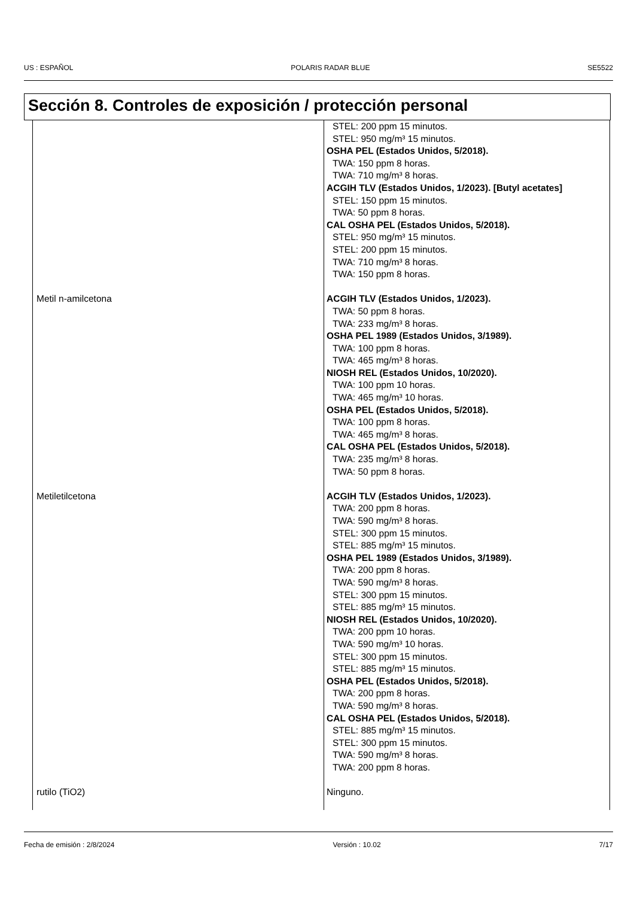US : ESPAÑOL POLARIS RADAR BLUE SE5522
Sección 8. Controles de exposición / protección personal
| | STEL: 200 ppm 15 minutos. STEL: 950 mg/m³ 15 minutos. OSHA PEL (Estados Unidos, 5/2018). TWA: 150 ppm 8 horas. TWA: 710 mg/m³ 8 horas. ACGIH TLV (Estados Unidos, 1/2023). [Butyl acetates] STEL: 150 ppm 15 minutos. TWA: 50 ppm 8 horas. CAL OSHA PEL (Estados Unidos, 5/2018). STEL: 950 mg/m³ 15 minutos. STEL: 200 ppm 15 minutos. TWA: 710 mg/m³ 8 horas. TWA: 150 ppm 8 horas. |
| Metil n-amilcetona | ACGIH TLV (Estados Unidos, 1/2023). TWA: 50 ppm 8 horas. TWA: 233 mg/m³ 8 horas. OSHA PEL 1989 (Estados Unidos, 3/1989). TWA: 100 ppm 8 horas. TWA: 465 mg/m³ 8 horas. NIOSH REL (Estados Unidos, 10/2020). TWA: 100 ppm 10 horas. TWA: 465 mg/m³ 10 horas. OSHA PEL (Estados Unidos, 5/2018). TWA: 100 ppm 8 horas. TWA: 465 mg/m³ 8 horas. CAL OSHA PEL (Estados Unidos, 5/2018). TWA: 235 mg/m³ 8 horas. TWA: 50 ppm 8 horas. |
| Metiletilcetona | ACGIH TLV (Estados Unidos, 1/2023). TWA: 200 ppm 8 horas. TWA: 590 mg/m³ 8 horas. STEL: 300 ppm 15 minutos. STEL: 885 mg/m³ 15 minutos. OSHA PEL 1989 (Estados Unidos, 3/1989). TWA: 200 ppm 8 horas. TWA: 590 mg/m³ 8 horas. STEL: 300 ppm 15 minutos. STEL: 885 mg/m³ 15 minutos. NIOSH REL (Estados Unidos, 10/2020). TWA: 200 ppm 10 horas. TWA: 590 mg/m³ 10 horas. STEL: 300 ppm 15 minutos. STEL: 885 mg/m³ 15 minutos. OSHA PEL (Estados Unidos, 5/2018). TWA: 200 ppm 8 horas. TWA: 590 mg/m³ 8 horas. CAL OSHA PEL (Estados Unidos, 5/2018). STEL: 885 mg/m³ 15 minutos. STEL: 300 ppm 15 minutos. TWA: 590 mg/m³ 8 horas. TWA: 200 ppm 8 horas. |
| rutilo (TiO2) | Ninguno. |
Fecha de emisión : 2/8/2024 Versión : 10.02 7/17